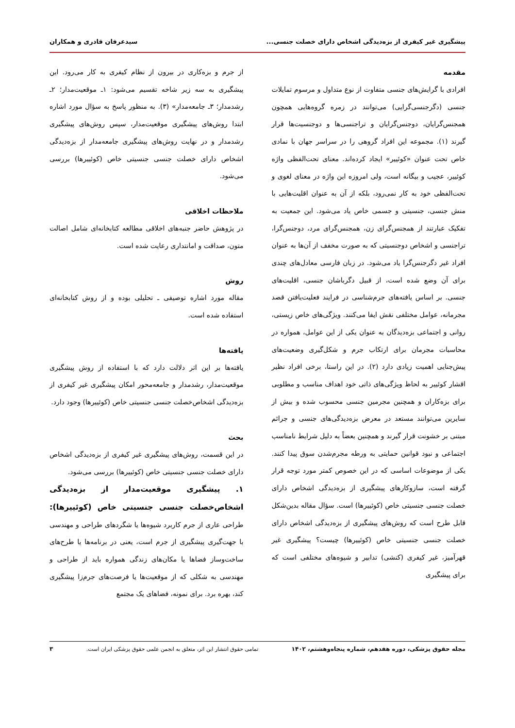پیشگیری غیر کیفری از بزه‌دیدگی اشخاص دارای خصلت جنسی... سیدعرفان قادری و همکاران
مقدمه
افرادی با گرایش‌های جنسی متفاوت از نوع متداول و مرسوم تمایلات جنسی (دگرجنسی‌گرایی) می‌توانند در زمره گروه‌هایی همچون همجنس‌گرایان، دوجنس‌گرایان و تراجنسی‌ها و دوجنسیت‌ها قرار گیرند (۱). مجموعه این افراد گروهی را در سراسر جهان با نمادی خاص تحت عنوان «کوئیير» ایجاد کرده‌اند. معنای تحت‌الفظی واژه کوئیير، عجیب و بیگانه است، ولی امروزه این واژه در معنای لغوی و تحت‌الفظی خود به کار نمی‌رود، بلکه از آن به عنوان اقلیت‌هایی با منش جنسی، جنسیتی و جسمی خاص یاد می‌شود. این جمعیت به تفکیک عبارتند از همجنس‌گرای زن، همجنس‌گرای مرد، دوجنس‌گرا، تراجنسی و اشخاص دوجنسیتی که به صورت مخفف از آن‌ها به عنوان افراد غیر دگرجنس‌گرا یاد می‌شود. در زبان فارسی معادل‌های چندی برای آن وضع شده است، از قبیل دگرباشان جنسی، اقلیت‌های جنسی. بر اساس یافته‌های جرم‌شناسی در فرایند فعلیت‌یافتن قصد مجرمانه، عوامل مختلفی نقش ایفا می‌کنند. ویژگی‌های خاص زیستی، روانی و اجتماعی بزه‌دیدگان به عنوان یکی از این عوامل، همواره در محاسبات مجرمان برای ارتکاب جرم و شکل‌گیری وضعیت‌های پیش‌جنایی اهمیت زیادی دارد (۲). در این راستا، برخی افراد نظیر اقشار کوئیير به لحاظ ویژگی‌های ذاتی خود اهداف مناسب و مطلوبی برای بزه‌کاران و همچنین مجرمین جنسی محسوب شده و بیش از سایرین می‌توانند مستعد در معرض بزه‌دیدگی‌های جنسی و جرائم مبتنی بر خشونت قرار گیرند و همچنین بعضاً به دلیل شرایط نامناسب اجتماعی و نبود قوانین حمایتی به ورطه مجرم‌شدن سوق پیدا کنند. یکی از موضوعات اساسی که در این خصوص کمتر مورد توجه قرار گرفته است، سازوکارهای پیشگیری از بزه‌دیدگی اشخاص دارای خصلت جنسی جنسیتی خاص (کوئیيرها) است. سؤال مقاله بدین‌شکل قابل طرح است که روش‌های پیشگیری از بزه‌دیدگی اشخاص دارای خصلت جنسی جنسیتی خاص (کوئیيرها) چیست؟ پیشگیری غیر قهرآمیز، غیر کیفری (کنشی) تدابیر و شیوه‌های مختلفی است که برای پیشگیری
از جرم و بزه‌کاری در بیرون از نظام کیفری به کار می‌رود. این پیشگیری به سه زیر شاخه تقسیم می‌شود: ۱ـ موقعیت‌مدار؛ ۲ـ رشدمدار؛ ۳ـ جامعه‌مدار» (۳). به منظور پاسخ به سؤال مورد اشاره ابتدا روش‌های پیشگیری موقعیت‌مدار، سپس روش‌های پیشگیری رشدمدار و در نهایت روش‌های پیشگیری جامعه‌مدار از بزه‌دیدگی اشخاص دارای خصلت جنسی جنسیتی خاص (کوئیيرها) بررسی می‌شود.
ملاحظات اخلاقی
در پژوهش حاضر جنبه‌های اخلاقی مطالعه کتابخانه‌ای شامل اصالت متون، صداقت و امانتداری رعایت شده است.
روش
مقاله مورد اشاره توصیفی ـ تحلیلی بوده و از روش کتابخانه‌ای استفاده شده است.
یافته‌ها
یافته‌ها بر این اثر دلالت دارد که با استفاده از روش پیشگیری موقعیت‌مدار، رشدمدار و جامعه‌محور امکان پیشگیری غیر کیفری از بزه‌دیدگی اشخاص‌خصلت جنسی جنسیتی خاص (کوئیيرها) وجود دارد.
بحث
در این قسمت، روش‌های پیشگیری غیر کیفری از بزه‌دیدگی اشخاص دارای خصلت جنسی جنسیتی خاص (کوئیيرها) بررسی می‌شود.
۱. پیشگیری موقعیت‌مدار از بزه‌دیدگی اشخاص‌خصلت جنسی جنسیتی خاص (کوئیيرها): طراحی عاری از جرم کاربرد شیوه‌ها یا شگردهای طراحی و مهندسی با جهت‌گیری پیشگیری از جرم است، یعنی در برنامه‌ها یا طرح‌های ساخت‌وساز فضاها یا مکان‌های زندگی همواره باید از طراحی و مهندسی به شکلی که از موقعیت‌ها یا فرصت‌های جرم‌زا پیشگیری کند، بهره برد. برای نمونه، فضاهای یک مجتمع
مجله حقوق پزشکی، دوره هفدهم، شماره پنجاه‌وهشتم، ۱۴۰۲ تمامی حقوق انتشار این اثر، متعلق به انجمن علمی حقوق پزشکی ایران است. ۳